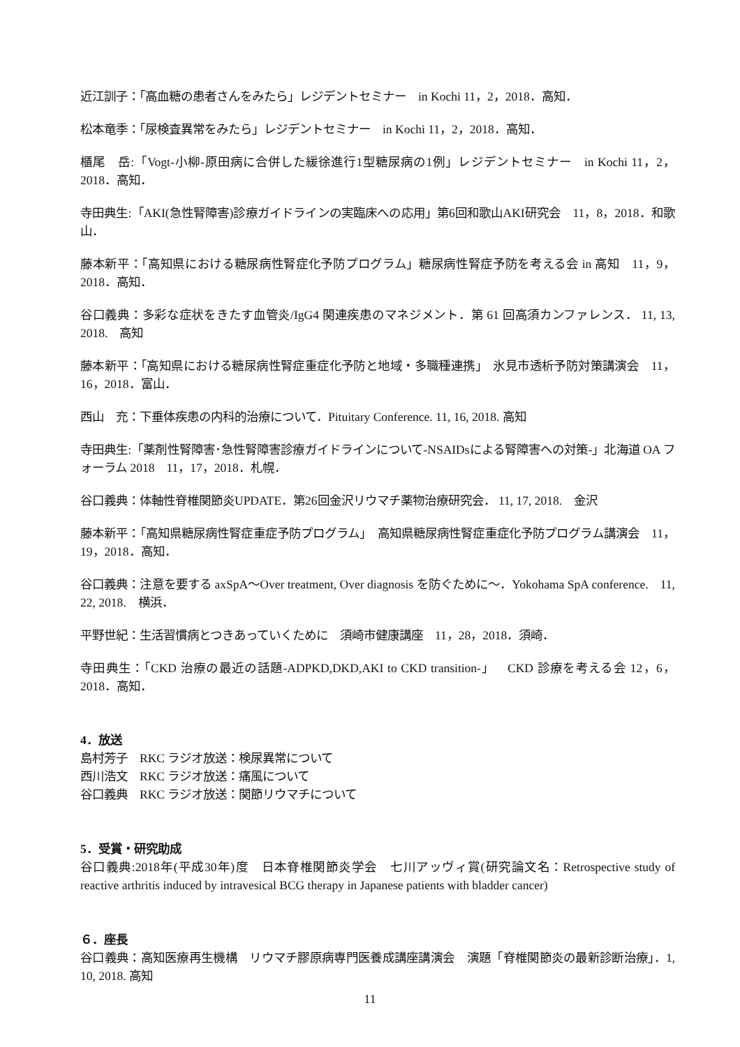近江訓子：「高血糖の患者さんをみたら」レジデントセミナー　in Kochi 11，2，2018．高知．
松本竜季：「尿検査異常をみたら」レジデントセミナー　in Kochi 11，2，2018．高知．
櫃尾　岳:「Vogt-小柳-原田病に合併した緩徐進行1型糖尿病の1例」レジデントセミナー　in Kochi 11，2，2018．高知．
寺田典生:「AKI(急性腎障害)診療ガイドラインの実臨床への応用」第6回和歌山AKI研究会　11，8，2018．和歌山．
藤本新平：「高知県における糖尿病性腎症化予防プログラム」糖尿病性腎症予防を考える会 in 高知　11，9，2018．高知．
谷口義典：多彩な症状をきたす血管炎/IgG4 関連疾患のマネジメント．第 61 回高須カンファレンス． 11, 13, 2018.　高知
藤本新平：「高知県における糖尿病性腎症重症化予防と地域・多職種連携」　氷見市透析予防対策講演会　11，16，2018．富山．
西山　充：下垂体疾患の内科的治療について．Pituitary Conference. 11, 16, 2018. 高知
寺田典生:「薬剤性腎障害･急性腎障害診療ガイドラインについて-NSAIDsによる腎障害への対策-」北海道 OA フォーラム 2018　11，17，2018．札幌．
谷口義典：体軸性脊椎関節炎UPDATE．第26回金沢リウマチ薬物治療研究会． 11, 17, 2018.　金沢
藤本新平：「高知県糖尿病性腎症重症予防プログラム」　高知県糖尿病性腎症重症化予防プログラム講演会　11，19，2018．高知．
谷口義典：注意を要する axSpA～Over treatment, Over diagnosis を防ぐために～．Yokohama SpA conference.　11, 22, 2018.　横浜．
平野世紀：生活習慣病とつきあっていくために　須崎市健康講座　11，28，2018．須崎．
寺田典生：「CKD 治療の最近の話題-ADPKD,DKD,AKI to CKD transition-」　CKD 診療を考える会 12，6，2018．高知．
4．放送
島村芳子　RKC ラジオ放送：検尿異常について
西川浩文　RKC ラジオ放送：痛風について
谷口義典　RKC ラジオ放送：関節リウマチについて
5．受賞・研究助成
谷口義典:2018年(平成30年)度　日本脊椎関節炎学会　七川アッヴィ賞(研究論文名：Retrospective study of reactive arthritis induced by intravesical BCG therapy in Japanese patients with bladder cancer)
６．座長
谷口義典：高知医療再生機構　リウマチ膠原病専門医養成講座講演会　演題「脊椎関節炎の最新診断治療」．1, 10, 2018. 高知
11